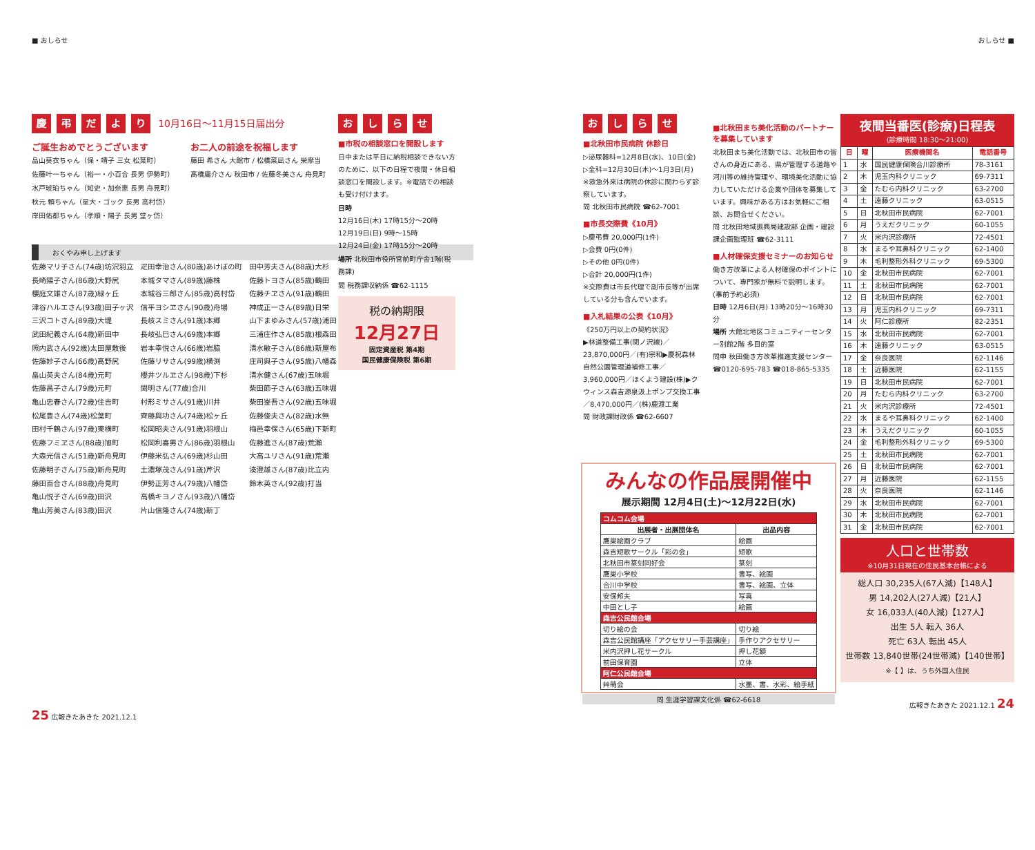■ おしらせ
慶弔だより 10月16日～11月15日届出分
ご誕生おめでとうございます
畠山葵衣ちゃん（保・靖子 三女 松葉町）
佐藤叶一ちゃん（裕一・小百合 長男 伊勢町）
水戸琥珀ちゃん（知史・加奈恵 長男 舟見町）
秋元 頼ちゃん（星大・ゴック 長男 高村岱）
岸田佑都ちゃん（孝順・陽子 長男 堂ヶ岱）
お二人の前途を祝福します
藤田 希さん 大館市 / 松橋菜凪さん 栄摩当
髙橋庸介さん 秋田市 / 佐藤冬美さん 舟見町
おくやみ申し上げます
佐藤マリ子さん(74歳)坊沢羽立
長崎陽子さん(86歳)大野尻
櫻庭文雄さん(87歳)緑ヶ丘
津谷ハルエさん(93歳)田子ヶ沢
三沢コトさん(89歳)大堤
武田紀義さん(64歳)新田中
照内武さん(92歳)太田屋敷後
佐藤妙子さん(66歳)高野尻
畠山英夫さん(84歳)元町
佐藤昌子さん(79歳)元町
亀山忠春さん(72歳)住吉町
松尾豊さん(74歳)松葉町
田村千鶴さん(97歳)東横町
佐藤フミヱさん(88歳)旭町
大森光信さん(51歳)新舟見町
佐藤明子さん(75歳)新舟見町
藤田百合さん(88歳)舟見町
亀山悦子さん(69歳)田沢
亀山芳美さん(83歳)田沢
疋田幸治さん(80歳)あけぼの町
本城タマさん(89歳)藤株
本城谷三郎さん(85歳)高村岱
信平ヨシヱさん(90歳)舟場
長岐スミさん(91歳)本郷
長岐弘巳さん(69歳)本郷
岩本幸悦さん(66歳)岩脇
佐藤リサさん(99歳)横渕
櫻井ツルヱさん(98歳)下杉
関明さん(77歳)合川
村形ミサさん(91歳)川井
齊藤與功さん(74歳)松ヶ丘
松岡昭夫さん(91歳)羽根山
松岡利喜男さん(86歳)羽根山
伊藤米弘さん(69歳)杉山田
土濃塚茂さん(91歳)芹沢
伊勢正芳さん(79歳)八幡岱
高橋キヨノさん(93歳)八幡岱
片山信隆さん(74歳)新丁
田中芳夫さん(88歳)大杉
佐藤トヨさん(85歳)鶴田
佐藤チヱさん(91歳)鶴田
神成正一さん(89歳)日栄
山下まゆみさん(57歳)浦田
三浦庄作さん(85歳)根森田
清水敏子さん(86歳)新屋布
庄司與子さん(95歳)八幡森
清水健さん(67歳)五味堀
柴田節子さん(63歳)五味堀
柴田崟吾さん(92歳)五味堀
佐藤俊夫さん(82歳)水無
梅邑幸保さん(65歳)下新町
佐藤進さん(87歳)荒瀬
大高ユリさん(91歳)荒瀬
湊澄雄さん(87歳)比立内
鈴木英さん(92歳)打当
25 広報きたあきた 2021.12.1
おしらせ
■市税の相談窓口を開設します
日中または平日に納税相談できない方のために、以下の日程で夜間・休日相談窓口を開設します。※電話での相談も受け付けます。
日時
12月16日(木) 17時15分～20時
12月19日(日) 9時～15時
12月24日(金) 17時15分～20時
場所 北秋田市役所宮前町庁舎1階(税務課)
問 税務課収納係 ☎62-1115
税の納期限
12月27日
固定資産税 第4期
国民健康保険税 第6期
おしらせ
■北秋田市民病院 休診日
▷泌尿器科=12月8日(水)、10日(金)
▷全科=12月30日(木)～1月3日(月)
※救急外来は病院の休診に関わらず診察しています。
問 北秋田市民病院 ☎62-7001
■市長交際費《10月》
▷慶弔費 20,000円(1件)
▷会費 0円(0件)
▷その他 0円(0件)
▷合計 20,000円(1件)
※交際費は市長代理で副市長等が出席している分も含んでいます。
■入札結果の公表《10月》
《250万円以上の契約状況》
▶林道整備工事(関ノ沢線)／23,870,000円／(有)宗和▶慶祝森林自然公園管理道補修工事／3,960,000円／ほくよう建設(株)▶クウィンス森吉源泉汲上ポンプ交換工事／8,470,000円／(株)鹿渡工業
問 財政課財政係 ☎62-6607
■北秋田まち美化活動のパートナーを募集しています
北秋田まち美化活動では、北秋田市の皆さんの身近にある、県が管理する道路や河川等の維持管理や、環境美化活動に協力していただける企業や団体を募集しています。興味がある方はお気軽にご相談、お問合せください。
問 北秋田地域振興局建設部 企画・建設課企画監理班 ☎62-3111
■人材確保支援セミナーのお知らせ
働き方改革による人材確保のポイントについて、専門家が無料で説明します。(事前予約必須)
日時 12月6日(月) 13時20分～16時30分
場所 大館北地区コミュニティーセンター別館2階 多目的室
問申 秋田働き方改革推進支援センター ☎0120-695-783 ☎018-865-5335
みんなの作品展開催中
展示期間 12月4日(土)～12月22日(水)
| コムコム会場 | |
| --- | --- |
| 出展者・出展団体名 | 出品内容 |
| 鷹巣絵画クラブ | 絵画 |
| 森吉短歌サークル「彩の会」 | 短歌 |
| 北秋田市篆刻同好会 | 篆刻 |
| 鷹巣小学校 | 書写、絵画 |
| 合川中学校 | 書写、絵画、立体 |
| 安保邦夫 | 写真 |
| 中田とし子 | 絵画 |
| 森吉公民館会場 | |
| 切り絵の会 | 切り絵 |
| 森吉公民館講座「アクセサリー手芸講座」 | 手作りアクセサリー |
| 米内沢押し花サークル | 押し花額 |
| 前田保育園 | 立体 |
| 阿仁公民館会場 | |
| 艸萌会 | 水墨、書、水彩、絵手紙 |
問 生涯学習課文化係 ☎62-6618
おしらせ ■
夜間当番医(診療)日程表
(診療時間 18:30～21:00)
| 日 | 曜 | 医療機関名 | 電話番号 |
| --- | --- | --- | --- |
| 1 | 水 | 国民健康保険合川診療所 | 78-3161 |
| 2 | 木 | 児玉内科クリニック | 69-7311 |
| 3 | 金 | たむら内科クリニック | 63-2700 |
| 4 | 土 | 遠藤クリニック | 63-0515 |
| 5 | 日 | 北秋田市民病院 | 62-7001 |
| 6 | 月 | うえだクリニック | 60-1055 |
| 7 | 火 | 米内沢診療所 | 72-4501 |
| 8 | 水 | まるや耳鼻科クリニック | 62-1400 |
| 9 | 木 | 毛利整形外科クリニック | 69-5300 |
| 10 | 金 | 北秋田市民病院 | 62-7001 |
| 11 | 土 | 北秋田市民病院 | 62-7001 |
| 12 | 日 | 北秋田市民病院 | 62-7001 |
| 13 | 月 | 児玉内科クリニック | 69-7311 |
| 14 | 火 | 阿仁診療所 | 82-2351 |
| 15 | 水 | 北秋田市民病院 | 62-7001 |
| 16 | 木 | 遠藤クリニック | 63-0515 |
| 17 | 金 | 奈良医院 | 62-1146 |
| 18 | 土 | 近藤医院 | 62-1155 |
| 19 | 日 | 北秋田市民病院 | 62-7001 |
| 20 | 月 | たむら内科クリニック | 63-2700 |
| 21 | 火 | 米内沢診療所 | 72-4501 |
| 22 | 水 | まるや耳鼻科クリニック | 62-1400 |
| 23 | 木 | うえだクリニック | 60-1055 |
| 24 | 金 | 毛利整形外科クリニック | 69-5300 |
| 25 | 土 | 北秋田市民病院 | 62-7001 |
| 26 | 日 | 北秋田市民病院 | 62-7001 |
| 27 | 月 | 近藤医院 | 62-1155 |
| 28 | 火 | 奈良医院 | 62-1146 |
| 29 | 水 | 北秋田市民病院 | 62-7001 |
| 30 | 木 | 北秋田市民病院 | 62-7001 |
| 31 | 金 | 北秋田市民病院 | 62-7001 |
人口と世帯数
※10月31日現在の住民基本台帳による
総人口 30,235人(67人減)【148人】
男 14,202人(27人減)【21人】
女 16,033人(40人減)【127人】
出生 5人 転入 36人
死亡 63人 転出 45人
世帯数 13,840世帯(24世帯減)【140世帯】
※【 】は、うち外国人住民
広報きたあきた 2021.12.1 24